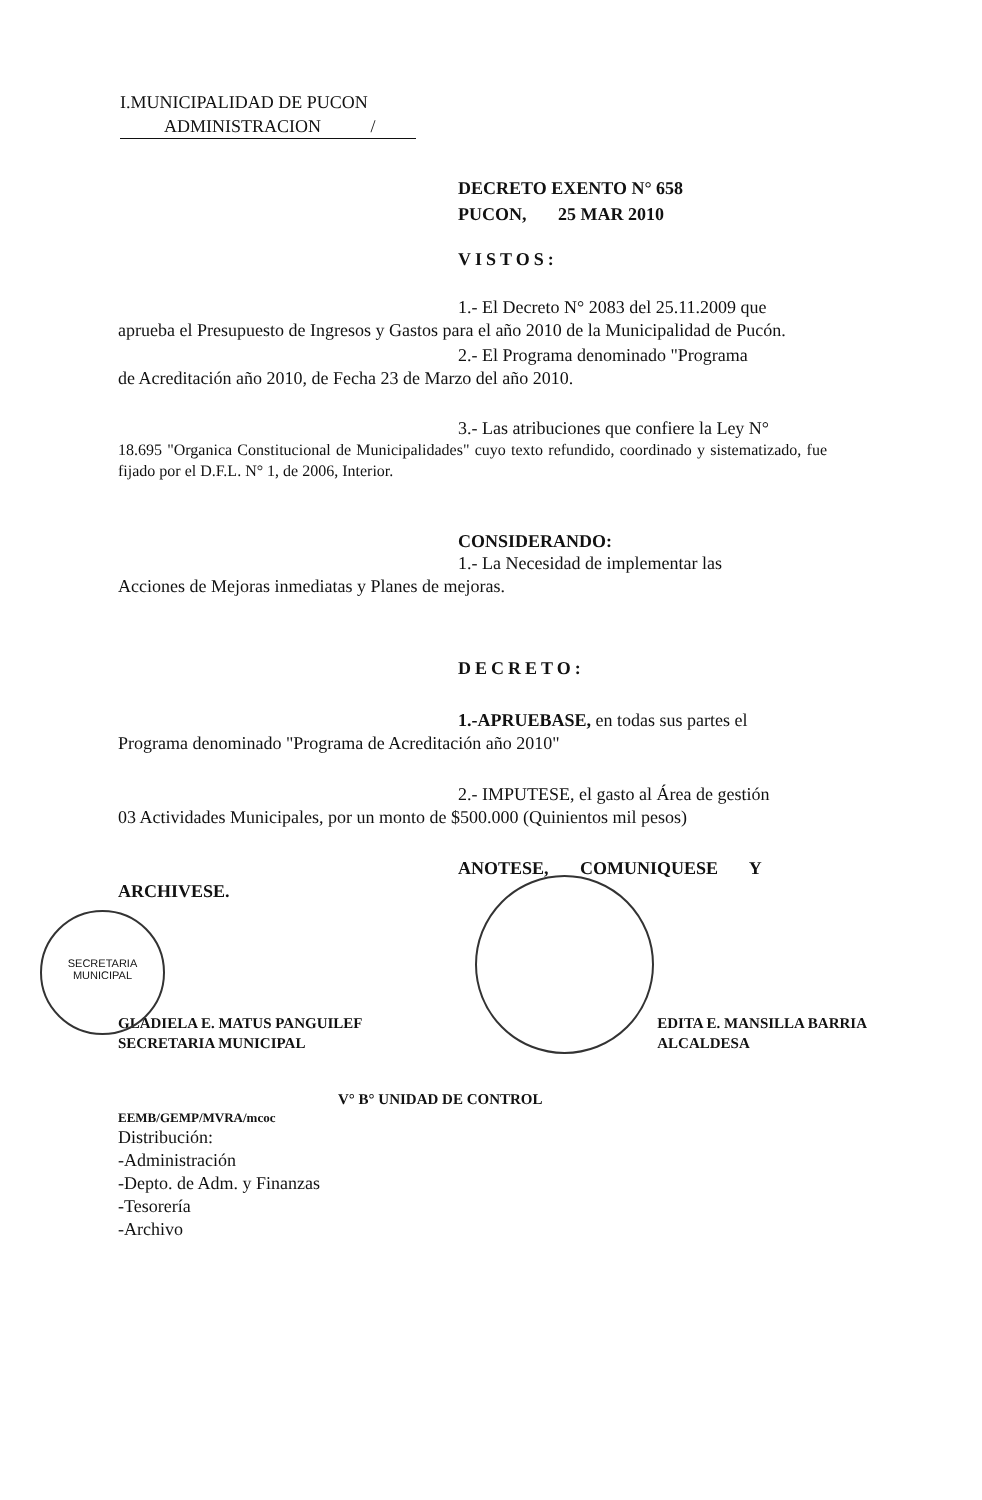I.MUNICIPALIDAD DE PUCON
ADMINISTRACION /
DECRETO EXENTO N° 658
PUCON, 25 MAR 2010
VISTOS:
1.- El Decreto N° 2083 del 25.11.2009 que
aprueba el Presupuesto de Ingresos y Gastos para el año 2010 de la Municipalidad de Pucón.
2.- El Programa denominado "Programa
de Acreditación año 2010, de Fecha 23 de Marzo del año 2010.
3.- Las atribuciones que confiere la Ley N°
18.695 "Organica Constitucional de Municipalidades" cuyo texto refundido, coordinado y sistematizado, fue fijado por el D.F.L. N° 1, de 2006, Interior.
CONSIDERANDO:
1.- La Necesidad de implementar las
Acciones de Mejoras inmediatas y Planes de mejoras.
DECRETO:
1.-APRUEBASE, en todas sus partes el
Programa denominado "Programa de Acreditación año 2010"
2.- IMPUTESE, el gasto al Área de gestión
03 Actividades Municipales, por un monto de $500.000 (Quinientos mil pesos)
ANOTESE, COMUNIQUESE Y
ARCHIVESE.
GLADIELA E. MATUS PANGUILEF
SECRETARIA MUNICIPAL
EDITA E. MANSILLA BARRIA
ALCALDESA
V° B° UNIDAD DE CONTROL
EEMB/GEMP/MVRA/mcoc
Distribución:
-Administración
-Depto. de Adm. y Finanzas
-Tesorería
-Archivo
SECRETARIA
MUNICIPAL